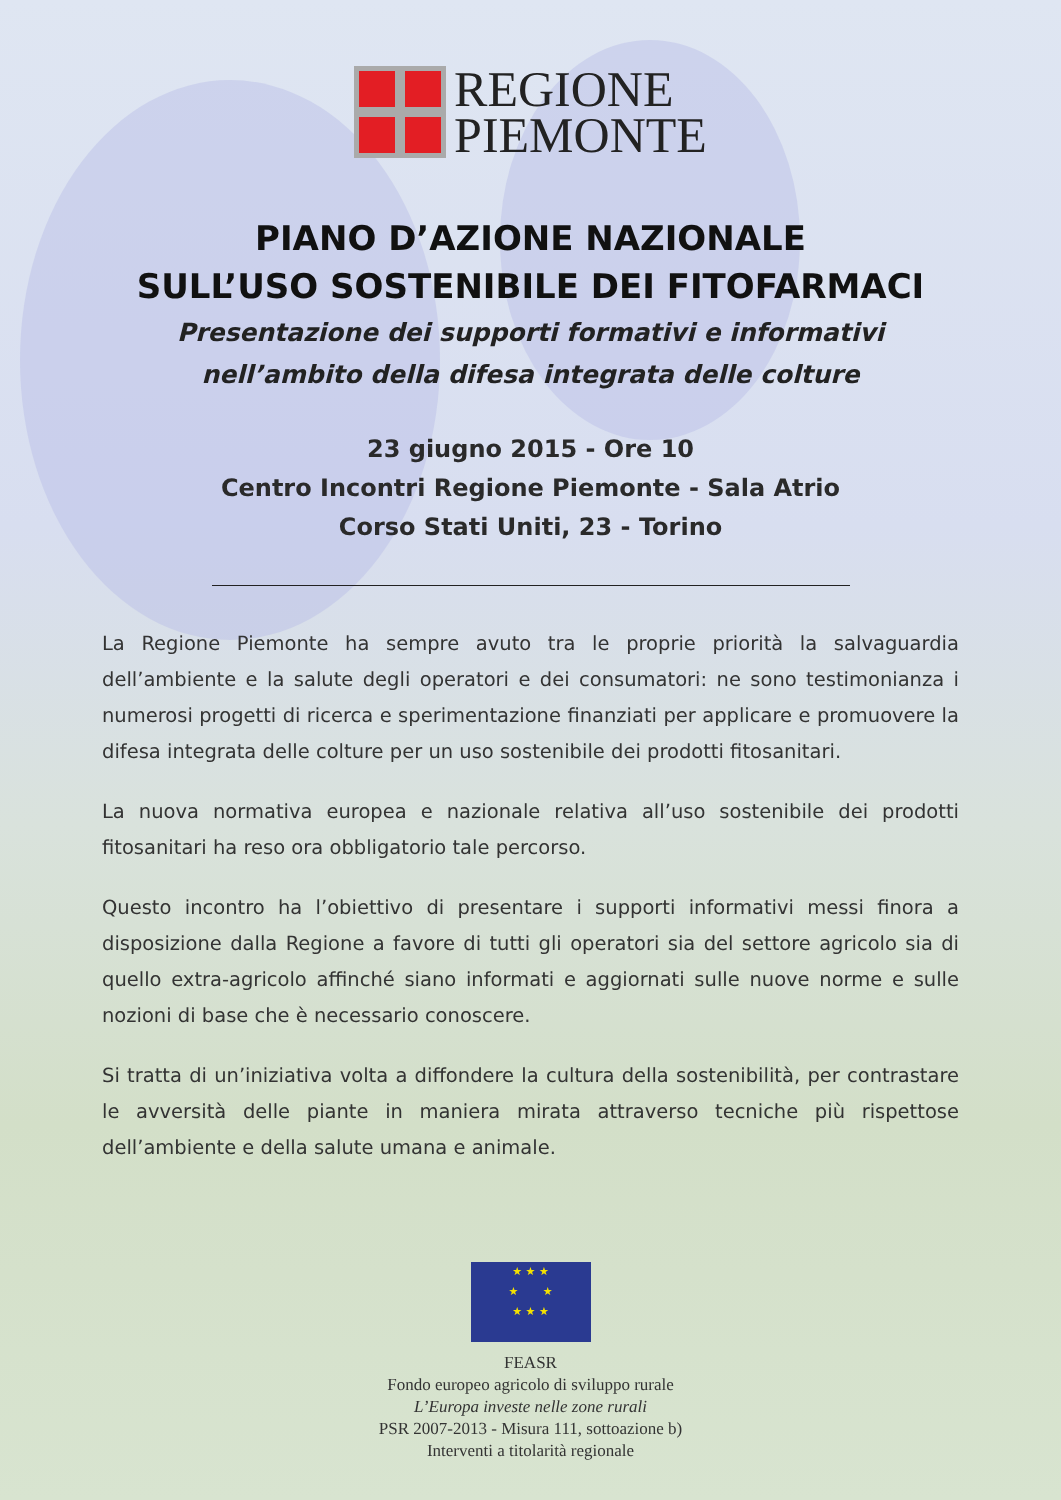REGIONE
PIEMONTE
PIANO D’AZIONE NAZIONALE
SULL’USO SOSTENIBILE DEI FITOFARMACI
Presentazione dei supporti formativi e informativi
nell’ambito della difesa integrata delle colture
23 giugno 2015 - Ore 10
Centro Incontri Regione Piemonte - Sala Atrio
Corso Stati Uniti, 23 - Torino
La Regione Piemonte ha sempre avuto tra le proprie priorità la salvaguardia dell’ambiente e la salute degli operatori e dei consumatori: ne sono testimonianza i numerosi progetti di ricerca e sperimentazione finanziati per applicare e promuovere la difesa integrata delle colture per un uso sostenibile dei prodotti fitosanitari.
La nuova normativa europea e nazionale relativa all’uso sostenibile dei prodotti fitosanitari ha reso ora obbligatorio tale percorso.
Questo incontro ha l’obiettivo di presentare i supporti informativi messi finora a disposizione dalla Regione a favore di tutti gli operatori sia del settore agricolo sia di quello extra-agricolo affinché siano informati e aggiornati sulle nuove norme e sulle nozioni di base che è necessario conoscere.
Si tratta di un’iniziativa volta a diffondere la cultura della sostenibilità, per contrastare le avversità delle piante in maniera mirata attraverso tecniche più rispettose dell’ambiente e della salute umana e animale.
★ ★ ★
★ ★
★ ★ ★
FEASR
Fondo europeo agricolo di sviluppo rurale
L’Europa investe nelle zone rurali
PSR 2007-2013 - Misura 111, sottoazione b)
Interventi a titolarità regionale